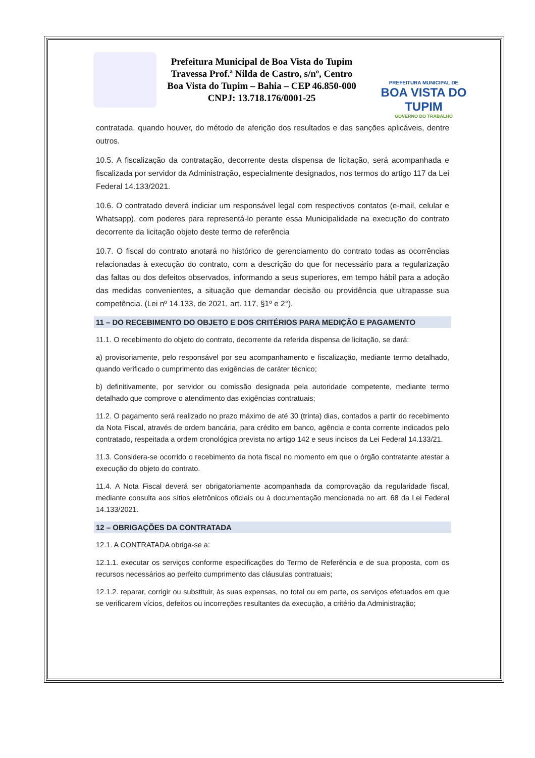Prefeitura Municipal de Boa Vista do Tupim
Travessa Prof.ª Nilda de Castro, s/nº, Centro
Boa Vista do Tupim – Bahia – CEP 46.850-000
CNPJ: 13.718.176/0001-25
PREFEITURA MUNICIPAL DE
BOA VISTA DO TUPIM
GOVERNO DO TRABALHO
contratada, quando houver, do método de aferição dos resultados e das sanções aplicáveis, dentre outros.
10.5. A fiscalização da contratação, decorrente desta dispensa de licitação, será acompanhada e fiscalizada por servidor da Administração, especialmente designados, nos termos do artigo 117 da Lei Federal 14.133/2021.
10.6. O contratado deverá indiciar um responsável legal com respectivos contatos (e-mail, celular e Whatsapp), com poderes para representá-lo perante essa Municipalidade na execução do contrato decorrente da licitação objeto deste termo de referência
10.7. O fiscal do contrato anotará no histórico de gerenciamento do contrato todas as ocorrências relacionadas à execução do contrato, com a descrição do que for necessário para a regularização das faltas ou dos defeitos observados, informando a seus superiores, em tempo hábil para a adoção das medidas convenientes, a situação que demandar decisão ou providência que ultrapasse sua competência. (Lei nº 14.133, de 2021, art. 117, §1º e 2°).
11 – DO RECEBIMENTO DO OBJETO E DOS CRITÉRIOS PARA MEDIÇÃO E PAGAMENTO
11.1. O recebimento do objeto do contrato, decorrente da referida dispensa de licitação, se dará:
a) provisoriamente, pelo responsável por seu acompanhamento e fiscalização, mediante termo detalhado, quando verificado o cumprimento das exigências de caráter técnico;
b) definitivamente, por servidor ou comissão designada pela autoridade competente, mediante termo detalhado que comprove o atendimento das exigências contratuais;
11.2. O pagamento será realizado no prazo máximo de até 30 (trinta) dias, contados a partir do recebimento da Nota Fiscal, através de ordem bancária, para crédito em banco, agência e conta corrente indicados pelo contratado, respeitada a ordem cronológica prevista no artigo 142 e seus incisos da Lei Federal 14.133/21.
11.3. Considera-se ocorrido o recebimento da nota fiscal no momento em que o órgão contratante atestar a execução do objeto do contrato.
11.4. A Nota Fiscal deverá ser obrigatoriamente acompanhada da comprovação da regularidade fiscal, mediante consulta aos sítios eletrônicos oficiais ou à documentação mencionada no art. 68 da Lei Federal 14.133/2021.
12 – OBRIGAÇÕES DA CONTRATADA
12.1. A CONTRATADA obriga-se a:
12.1.1. executar os serviços conforme especificações do Termo de Referência e de sua proposta, com os recursos necessários ao perfeito cumprimento das cláusulas contratuais;
12.1.2. reparar, corrigir ou substituir, às suas expensas, no total ou em parte, os serviços efetuados em que se verificarem vícios, defeitos ou incorreções resultantes da execução, a critério da Administração;